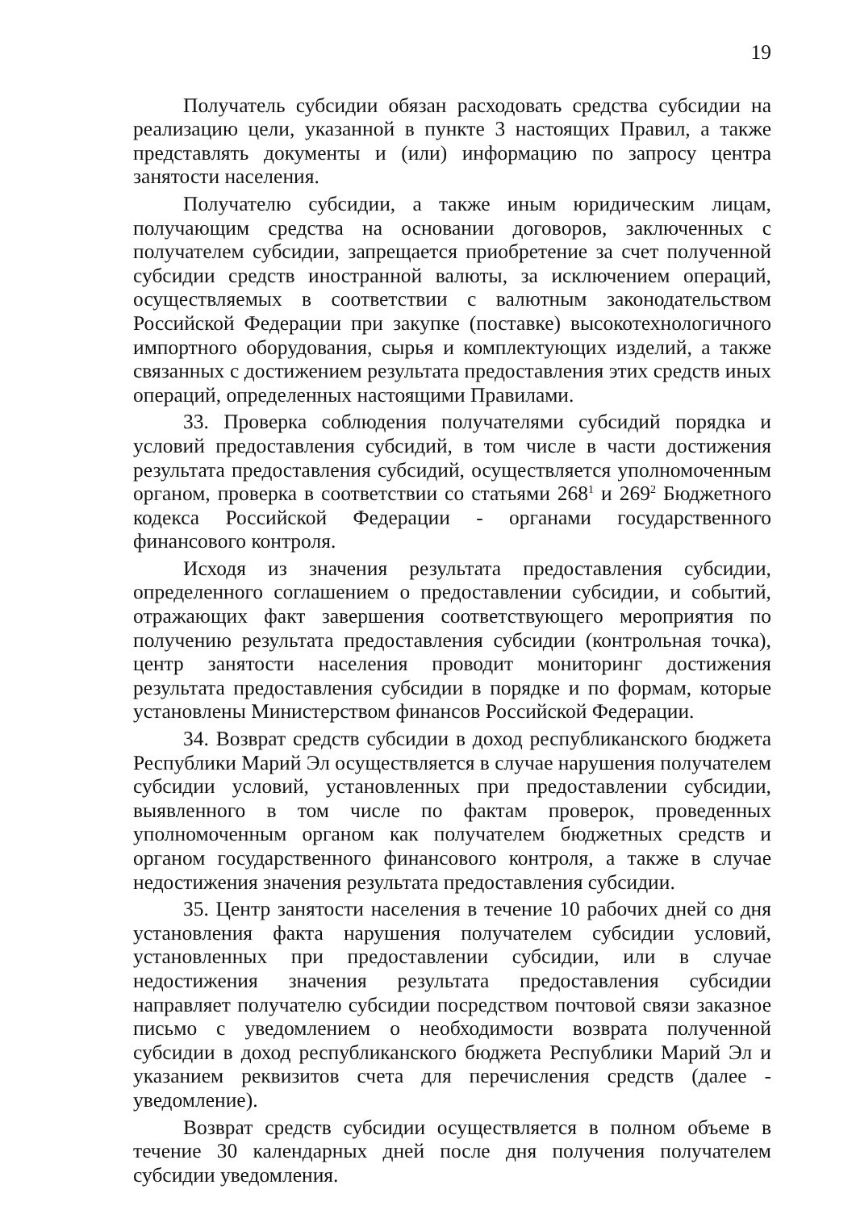19
Получатель субсидии обязан расходовать средства субсидии на реализацию цели, указанной в пункте 3 настоящих Правил, а также представлять документы и (или) информацию по запросу центра занятости населения.
Получателю субсидии, а также иным юридическим лицам, получающим средства на основании договоров, заключенных с получателем субсидии, запрещается приобретение за счет полученной субсидии средств иностранной валюты, за исключением операций, осуществляемых в соответствии с валютным законодательством Российской Федерации при закупке (поставке) высокотехнологичного импортного оборудования, сырья и комплектующих изделий, а также связанных с достижением результата предоставления этих средств иных операций, определенных настоящими Правилами.
33. Проверка соблюдения получателями субсидий порядка и условий предоставления субсидий, в том числе в части достижения результата предоставления субсидий, осуществляется уполномоченным органом, проверка в соответствии со статьями 268<sup>1</sup> и 269<sup>2</sup> Бюджетного кодекса Российской Федерации - органами государственного финансового контроля.
Исходя из значения результата предоставления субсидии, определенного соглашением о предоставлении субсидии, и событий, отражающих факт завершения соответствующего мероприятия по получению результата предоставления субсидии (контрольная точка), центр занятости населения проводит мониторинг достижения результата предоставления субсидии в порядке и по формам, которые установлены Министерством финансов Российской Федерации.
34. Возврат средств субсидии в доход республиканского бюджета Республики Марий Эл осуществляется в случае нарушения получателем субсидии условий, установленных при предоставлении субсидии, выявленного в том числе по фактам проверок, проведенных уполномоченным органом как получателем бюджетных средств и органом государственного финансового контроля, а также в случае недостижения значения результата предоставления субсидии.
35. Центр занятости населения в течение 10 рабочих дней со дня установления факта нарушения получателем субсидии условий, установленных при предоставлении субсидии, или в случае недостижения значения результата предоставления субсидии направляет получателю субсидии посредством почтовой связи заказное письмо с уведомлением о необходимости возврата полученной субсидии в доход республиканского бюджета Республики Марий Эл и указанием реквизитов счета для перечисления средств (далее - уведомление).
Возврат средств субсидии осуществляется в полном объеме в течение 30 календарных дней после дня получения получателем субсидии уведомления.